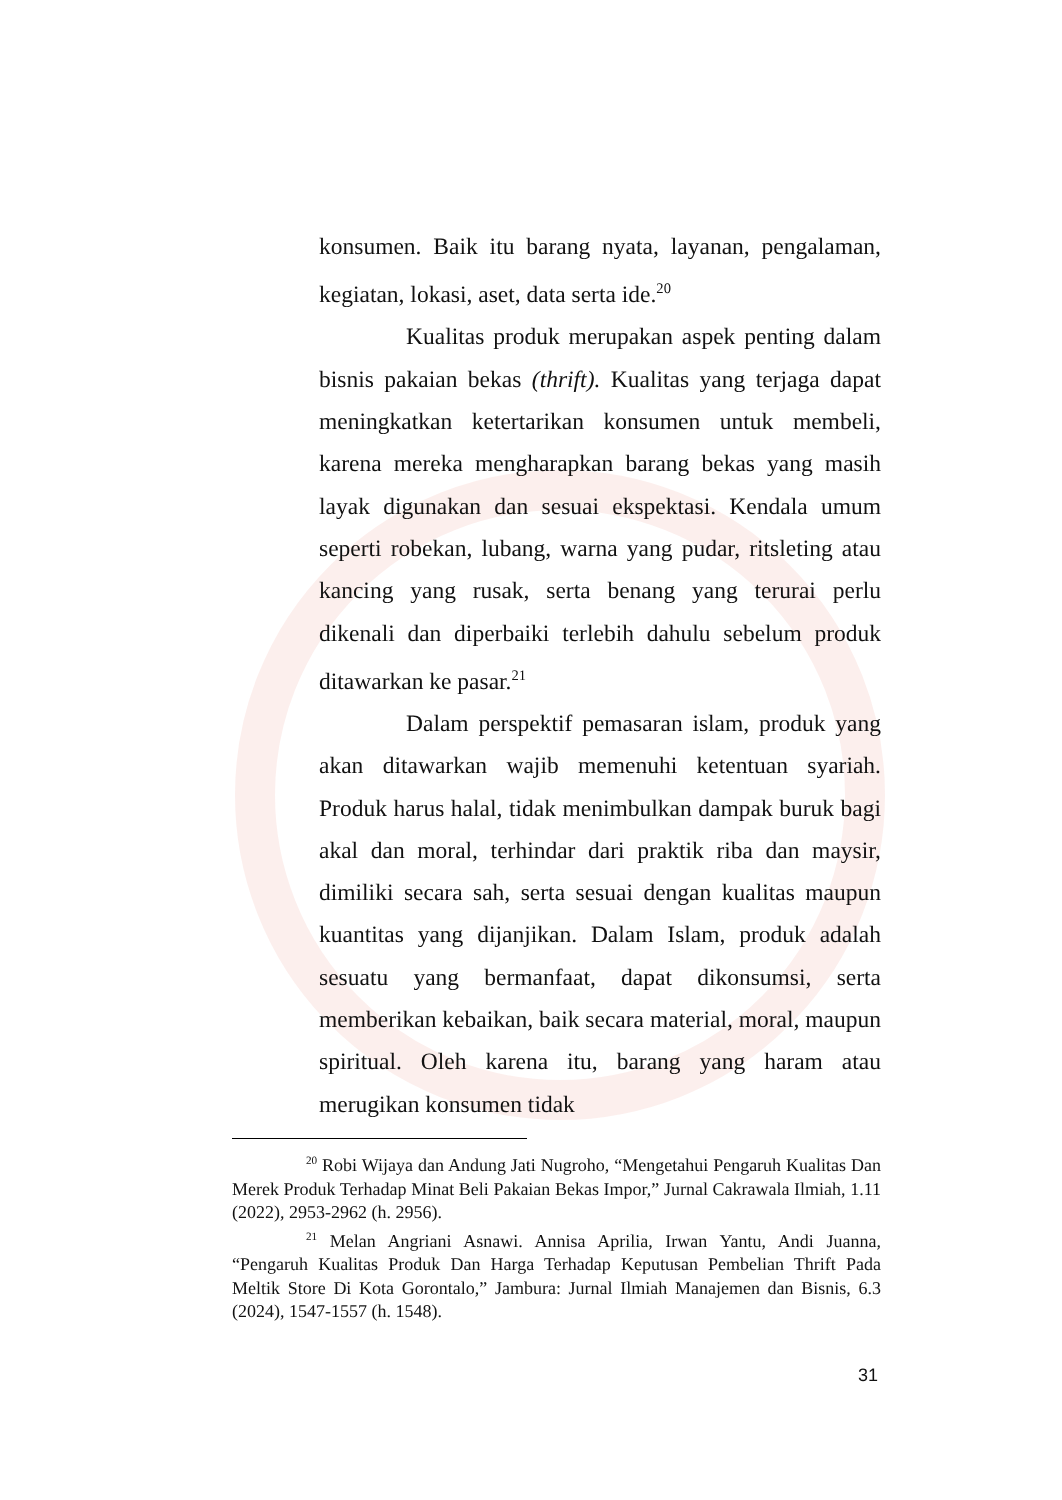konsumen. Baik itu barang nyata, layanan, pengalaman, kegiatan, lokasi, aset, data serta ide.<sup>20</sup>
Kualitas produk merupakan aspek penting dalam bisnis pakaian bekas (thrift). Kualitas yang terjaga dapat meningkatkan ketertarikan konsumen untuk membeli, karena mereka mengharapkan barang bekas yang masih layak digunakan dan sesuai ekspektasi. Kendala umum seperti robekan, lubang, warna yang pudar, ritsleting atau kancing yang rusak, serta benang yang terurai perlu dikenali dan diperbaiki terlebih dahulu sebelum produk ditawarkan ke pasar.<sup>21</sup>
Dalam perspektif pemasaran islam, produk yang akan ditawarkan wajib memenuhi ketentuan syariah. Produk harus halal, tidak menimbulkan dampak buruk bagi akal dan moral, terhindar dari praktik riba dan maysir, dimiliki secara sah, serta sesuai dengan kualitas maupun kuantitas yang dijanjikan. Dalam Islam, produk adalah sesuatu yang bermanfaat, dapat dikonsumsi, serta memberikan kebaikan, baik secara material, moral, maupun spiritual. Oleh karena itu, barang yang haram atau merugikan konsumen tidak
<sup>20</sup> Robi Wijaya dan Andung Jati Nugroho, “Mengetahui Pengaruh Kualitas Dan Merek Produk Terhadap Minat Beli Pakaian Bekas Impor,” Jurnal Cakrawala Ilmiah, 1.11 (2022), 2953-2962 (h. 2956).
<sup>21</sup> Melan Angriani Asnawi. Annisa Aprilia, Irwan Yantu, Andi Juanna, “Pengaruh Kualitas Produk Dan Harga Terhadap Keputusan Pembelian Thrift Pada Meltik Store Di Kota Gorontalo,” Jambura: Jurnal Ilmiah Manajemen dan Bisnis, 6.3 (2024), 1547-1557 (h. 1548).
31